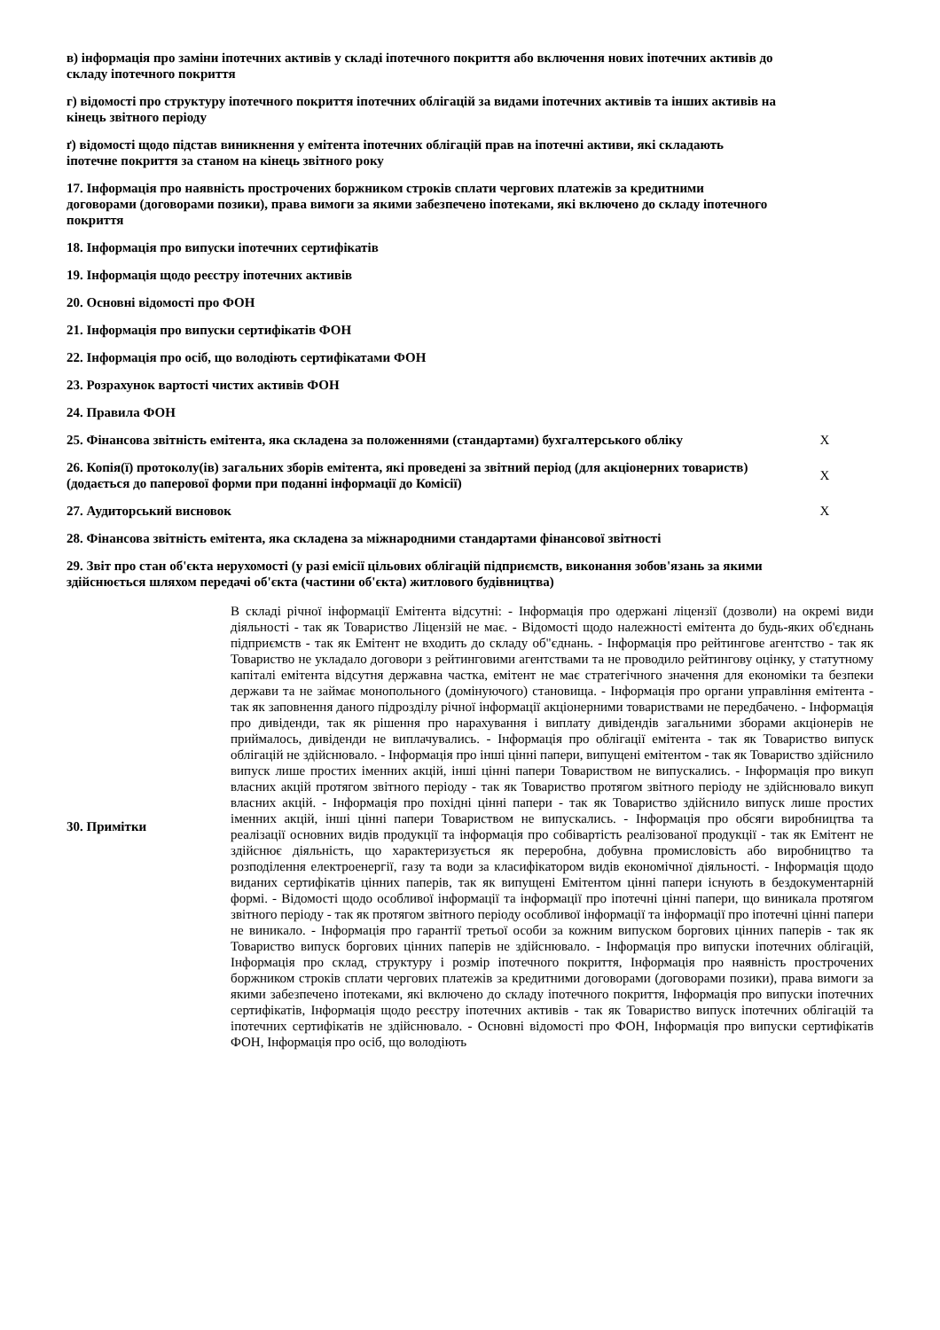| в) інформація про заміни іпотечних активів у складі іпотечного покриття або включення нових іпотечних активів до складу іпотечного покриття | |
| г) відомості про структуру іпотечного покриття іпотечних облігацій за видами іпотечних активів та інших активів на кінець звітного періоду | |
| ґ) відомості щодо підстав виникнення у емітента іпотечних облігацій прав на іпотечні активи, які складають іпотечне покриття за станом на кінець звітного року | |
| 17. Інформація про наявність прострочених боржником строків сплати чергових платежів за кредитними договорами (договорами позики), права вимоги за якими забезпечено іпотеками, які включено до складу іпотечного покриття | |
| 18. Інформація про випуски іпотечних сертифікатів | |
| 19. Інформація щодо реєстру іпотечних активів | |
| 20. Основні відомості про ФОН | |
| 21. Інформація про випуски сертифікатів ФОН | |
| 22. Інформація про осіб, що володіють сертифікатами ФОН | |
| 23. Розрахунок вартості чистих активів ФОН | |
| 24. Правила ФОН | |
| 25. Фінансова звітність емітента, яка складена за положеннями (стандартами) бухгалтерського обліку | X |
| 26. Копія(ї) протоколу(ів) загальних зборів емітента, які проведені за звітний період (для акціонерних товариств) (додається до паперової форми при поданні інформації до Комісії) | X |
| 27. Аудиторський висновок | X |
| 28. Фінансова звітність емітента, яка складена за міжнародними стандартами фінансової звітності | |
| 29. Звіт про стан об'єкта нерухомості (у разі емісії цільових облігацій підприємств, виконання зобов'язань за якими здійснюється шляхом передачі об'єкта (частини об'єкта) житлового будівництва) | |
30. Примітки
В складі річної інформації Емітента відсутні: - Інформація про одержані ліцензії (дозволи) на окремі види діяльності - так як Товариство Ліцензій не має. - Відомості щодо належності емітента до будь-яких об'єднань підприємств - так як Емітент не входить до складу об"єднань. - Інформація про рейтингове агентство - так як Товариство не укладало договори з рейтинговими агентствами та не проводило рейтингову оцінку, у статутному капіталі емітента відсутня державна частка, емітент не має стратегічного значення для економіки та безпеки держави та не займає монопольного (домінуючого) становища. - Інформація про органи управління емітента - так як заповнення даного підрозділу річної інформації акціонерними товариствами не передбачено. - Інформація про дивіденди, так як рішення про нарахування і виплату дивідендів загальними зборами акціонерів не приймалось, дивіденди не виплачувались. - Інформація про облігації емітента - так як Товариство випуск облігацій не здійснювало. - Інформація про інші цінні папери, випущені емітентом - так як Товариство здійснило випуск лише простих іменних акцій, інші цінні папери Товариством не випускались. - Інформація про викуп власних акцій протягом звітного періоду - так як Товариство протягом звітного періоду не здійснювало викуп власних акцій. - Інформація про похідні цінні папери - так як Товариство здійснило випуск лише простих іменних акцій, інші цінні папери Товариством не випускались. - Інформація про обсяги виробництва та реалізації основних видів продукції та інформація про собівартість реалізованої продукції - так як Емітент не здійснює діяльність, що характеризується як переробна, добувна промисловість або виробництво та розподілення електроенергії, газу та води за класифікатором видів економічної діяльності. - Інформація щодо виданих сертифікатів цінних паперів, так як випущені Емітентом цінні папери існують в бездокументарній формі. - Відомості щодо особливої інформації та інформації про іпотечні цінні папери, що виникала протягом звітного періоду - так як протягом звітного періоду особливої інформації та інформації про іпотечні цінні папери не виникало. - Інформація про гарантії третьої особи за кожним випуском боргових цінних паперів - так як Товариство випуск боргових цінних паперів не здійснювало. - Інформація про випуски іпотечних облігацій, Інформація про склад, структуру і розмір іпотечного покриття, Інформація про наявність прострочених боржником строків сплати чергових платежів за кредитними договорами (договорами позики), права вимоги за якими забезпечено іпотеками, які включено до складу іпотечного покриття, Інформація про випуски іпотечних сертифікатів, Інформація щодо реєстру іпотечних активів - так як Товариство випуск іпотечних облігацій та іпотечних сертифікатів не здійснювало. - Основні відомості про ФОН, Інформація про випуски сертифікатів ФОН, Інформація про осіб, що володіють